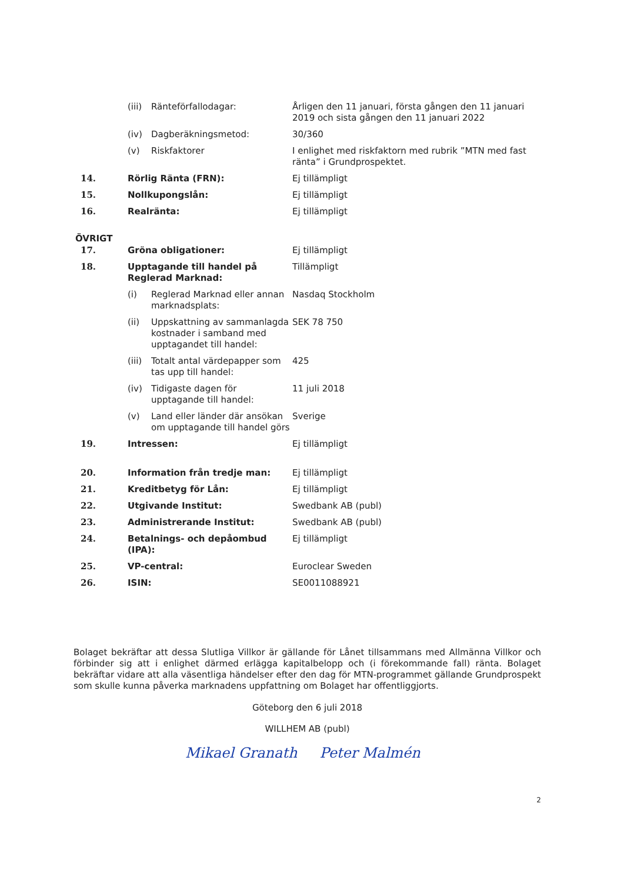| | (iii) | Ränteförfallodagar: | Årligen den 11 januari, första gången den 11 januari 2019 och sista gången den 11 januari 2022 |
| | (iv) | Dagberäkningsmetod: | 30/360 |
| | (v) | Riskfaktorer | I enlighet med riskfaktorn med rubrik ”MTN med fast ränta” i Grundprospektet. |
| 14. | Rörlig Ränta (FRN): | | Ej tillämpligt |
| 15. | Nollkupongslån: | | Ej tillämpligt |
| 16. | Realränta: | | Ej tillämpligt |
ÖVRIGT
| 17. | Gröna obligationer: | | Ej tillämpligt |
| 18. | Upptagande till handel på Reglerad Marknad: | | Tillämpligt |
| | (i) | Reglerad Marknad eller annan marknadsplats: | Nasdaq Stockholm |
| | (ii) | Uppskattning av sammanlagda kostnader i samband med upptagandet till handel: | SEK 78 750 |
| | (iii) | Totalt antal värdepapper som tas upp till handel: | 425 |
| | (iv) | Tidigaste dagen för upptagande till handel: | 11 juli 2018 |
| | (v) | Land eller länder där ansökan om upptagande till handel görs | Sverige |
| 19. | Intressen: | | Ej tillämpligt |
| 20. | Information från tredje man: | | Ej tillämpligt |
| 21. | Kreditbetyg för Lån: | | Ej tillämpligt |
| 22. | Utgivande Institut: | | Swedbank AB (publ) |
| 23. | Administrerande Institut: | | Swedbank AB (publ) |
| 24. | Betalnings- och depåombud (IPA): | | Ej tillämpligt |
| 25. | VP-central: | | Euroclear Sweden |
| 26. | ISIN: | | SE0011088921 |
Bolaget bekräftar att dessa Slutliga Villkor är gällande för Lånet tillsammans med Allmänna Villkor och förbinder sig att i enlighet därmed erlägga kapitalbelopp och (i förekommande fall) ränta. Bolaget bekräftar vidare att alla väsentliga händelser efter den dag för MTN-programmet gällande Grundprospekt som skulle kunna påverka marknadens uppfattning om Bolaget har offentliggjorts.
Göteborg den 6 juli 2018
WILLHEM AB (publ)
Mikael Granath Peter Malmén
2